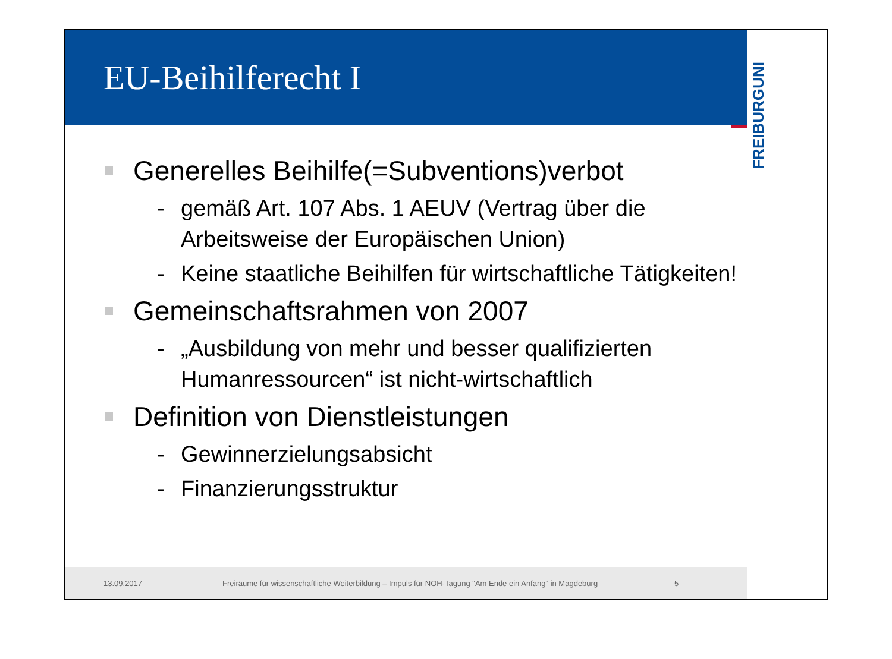EU-Beihilferecht I
UNI
FREIBURG
Generelles Beihilfe(=Subventions)verbot
- gemäß Art. 107 Abs. 1 AEUV (Vertrag über die Arbeitsweise der Europäischen Union)
- Keine staatliche Beihilfen für wirtschaftliche Tätigkeiten!
Gemeinschaftsrahmen von 2007
- „Ausbildung von mehr und besser qualifizierten Humanressourcen“ ist nicht-wirtschaftlich
Definition von Dienstleistungen
- Gewinnerzielungsabsicht
- Finanzierungsstruktur
13.09.2017 Freiräume für wissenschaftliche Weiterbildung – Impuls für NOH-Tagung "Am Ende ein Anfang" in Magdeburg 5